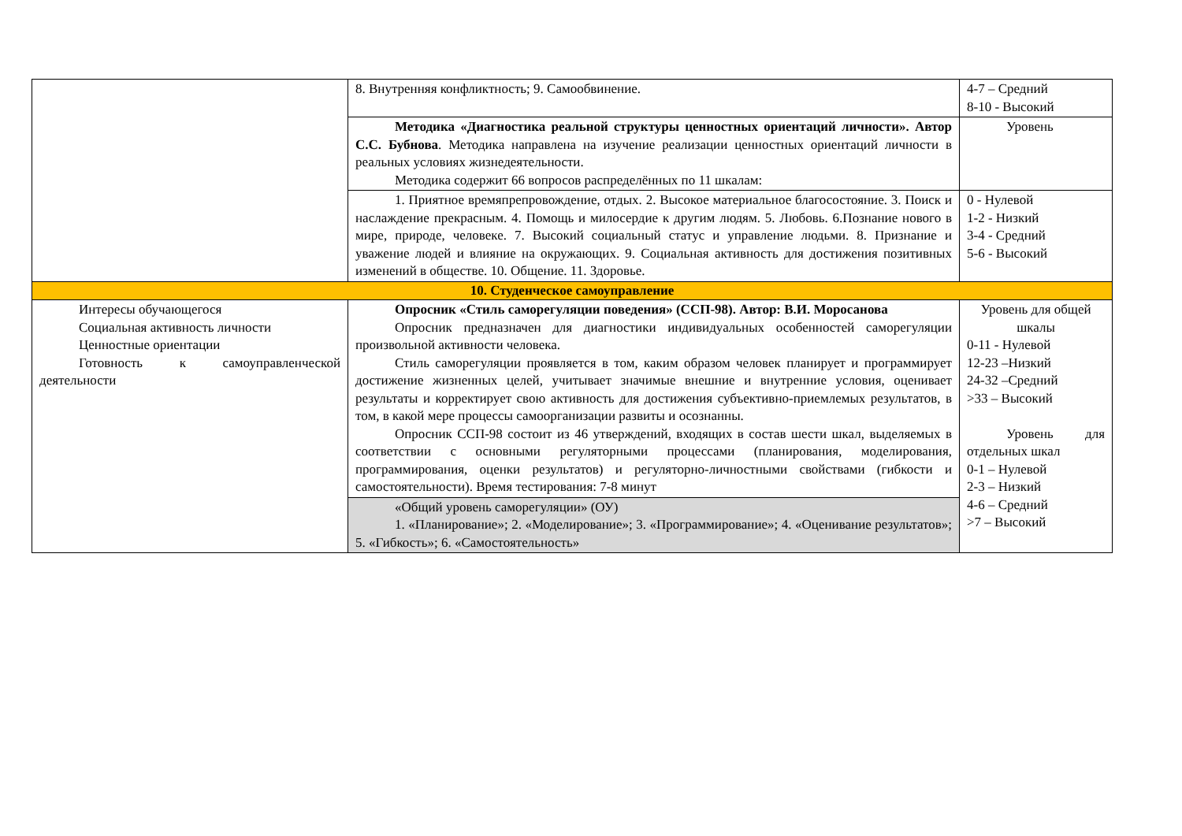| | 8. Внутренняя конфликтность; 9. Самообвинение. | 4-7 – Средний 8-10 - Высокий |
| | Методика «Диагностика реальной структуры ценностных ориентаций личности». Автор С.С. Бубнова . Методика направлена на изучение реализации ценностных ориентаций личности в реальных условиях жизнедеятельности. Методика содержит 66 вопросов распределённых по 11 шкалам: | Уровень |
| | 1. Приятное времяпрепровождение, отдых. 2. Высокое материальное благосостояние. 3. Поиск и наслаждение прекрасным. 4. Помощь и милосердие к другим людям. 5. Любовь. 6.Познание нового в мире, природе, человеке. 7. Высокий социальный статус и управление людьми. 8. Признание и уважение людей и влияние на окружающих. 9. Социальная активность для достижения позитивных изменений в обществе. 10. Общение. 11. Здоровье. | 0 - Нулевой 1-2 - Низкий 3-4 - Средний 5-6 - Высокий |
| 10. Студенческое самоуправление | | |
| Интересы обучающегося Социальная активность личности Ценностные ориентации Готовность к самоуправленческой деятельности | Опросник «Стиль саморегуляции поведения» (ССП-98). Автор: В.И. Моросанова Опросник предназначен для диагностики индивидуальных особенностей саморегуляции произвольной активности человека. Стиль саморегуляции проявляется в том, каким образом человек планирует и программирует достижение жизненных целей, учитывает значимые внешние и внутренние условия, оценивает результаты и корректирует свою активность для достижения субъективно-приемлемых результатов, в том, в какой мере процессы самоорганизации развиты и осознанны. Опросник ССП-98 состоит из 46 утверждений, входящих в состав шести шкал, выделяемых в соответствии с основными регуляторными процессами (планирования, моделирования, программирования, оценки результатов) и регуляторно-личностными свойствами (гибкости и самостоятельности). Время тестирования: 7-8 минут | Уровень для общей шкалы 0-11 - Нулевой 12-23 –Низкий 24-32 –Средний >33 – Высокий Уровень для отдельных шкал 0-1 – Нулевой 2-3 – Низкий 4-6 – Средний >7 – Высокий |
| | «Общий уровень саморегуляции» (ОУ) 1. «Планирование»; 2. «Моделирование»; 3. «Программирование»; 4. «Оценивание результатов»; 5. «Гибкость»; 6. «Самостоятельность» | |